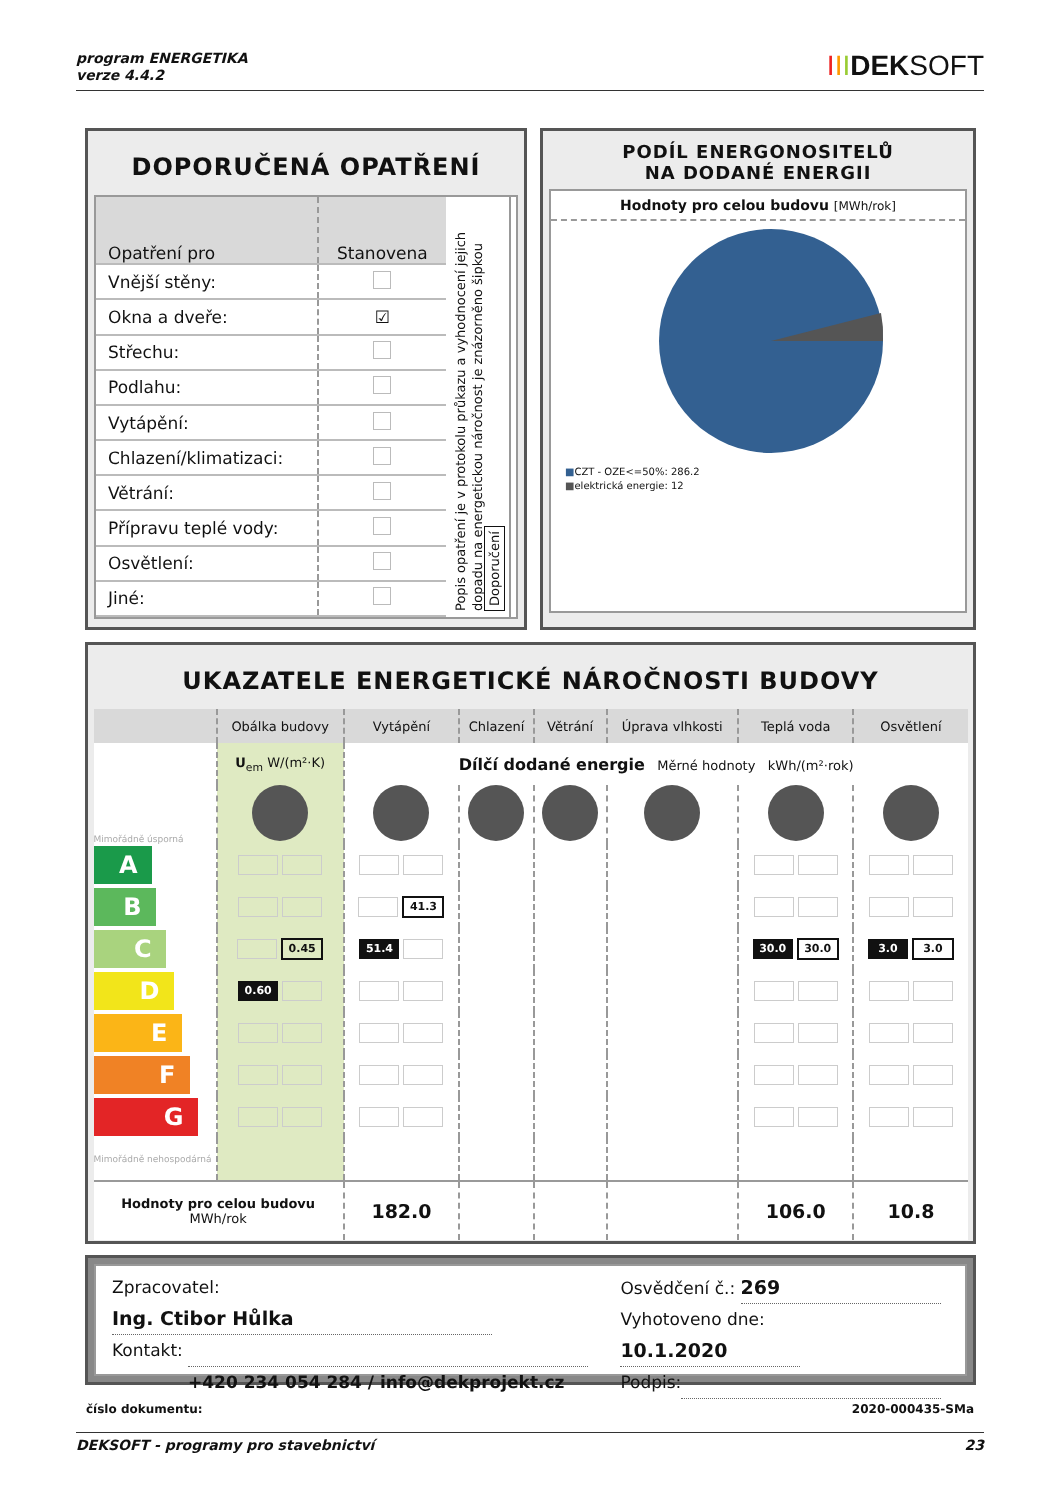program ENERGETIKA
verze 4.4.2
IIIDEKSOFT
DOPORUČENÁ OPATŘENÍ
| Opatření pro | Stanovena |
| --- | --- |
| Vnější stěny: | |
| Okna a dveře: | ☑ |
| Střechu: | |
| Podlahu: | |
| Vytápění: | |
| Chlazení/klimatizaci: | |
| Větrání: | |
| Přípravu teplé vody: | |
| Osvětlení: | |
| Jiné: | |
Popis opatření je v protokolu průkazu a vyhodnocení jejich dopadu na energetickou náročnost je znázorněno šipkou Doporučení
PODÍL ENERGONOSITELŮ
NA DODANÉ ENERGII
Hodnoty pro celou budovu [MWh/rok]
■CZT - OZE<=50%: 286.2
■elektrická energie: 12
UKAZATELE ENERGETICKÉ NÁROČNOSTI BUDOVY
| | Obálka budovy | Vytápění | Chlazení | Větrání | Úprava vlhkosti | Teplá voda | Osvětlení |
| --- | --- | --- | --- | --- | --- | --- | --- |
| | U<sub>em</sub> W/(m²·K) | Dílčí dodané energie Měrné hodnoty kWh/(m²·rok) | | | | | |
| Mimořádně úsporná | | | | | | | |
| A | | | | | | | |
| B | | 41.3 | | | | | |
| C | 0.45 | 51.4 | | | | 30.0 30.0 | 3.0 3.0 |
| D | 0.60 | | | | | | |
| E | | | | | | | |
| F | | | | | | | |
| G | | | | | | | |
| Mimořádně nehospodárná | | | | | | | |
| Hodnoty pro celou budovu MWh/rok | | 182.0 | | | | 106.0 | 10.8 |
Zpracovatel: Ing. Ctibor Hůlka
Kontakt:
+420 234 054 284 / info@dekprojekt.cz
Osvědčení č.: 269
Vyhotoveno dne: 10.1.2020
Podpis:
číslo dokumentu: 2020-000435-SMa
DEKSOFT - programy pro stavebnictví 23